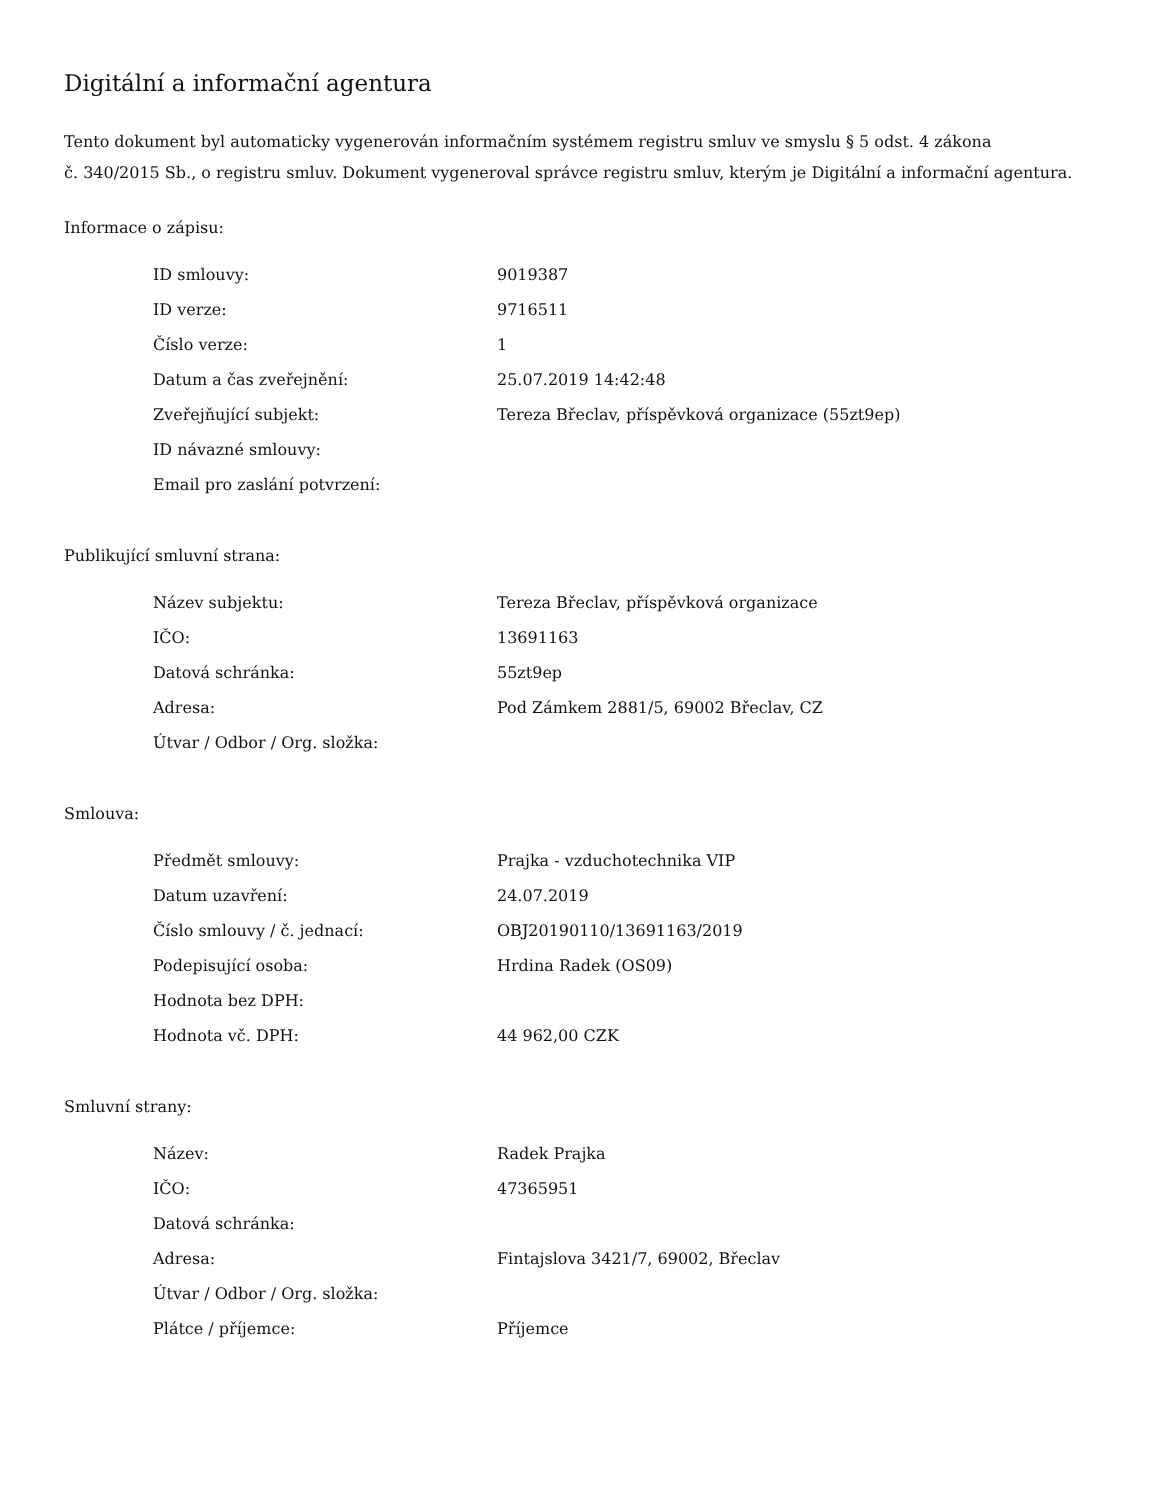Digitální a informační agentura
Tento dokument byl automaticky vygenerován informačním systémem registru smluv ve smyslu § 5 odst. 4 zákona
č. 340/2015 Sb., o registru smluv. Dokument vygeneroval správce registru smluv, kterým je Digitální a informační agentura.
Informace o zápisu:
| ID smlouvy: | 9019387 |
| ID verze: | 9716511 |
| Číslo verze: | 1 |
| Datum a čas zveřejnění: | 25.07.2019 14:42:48 |
| Zveřejňující subjekt: | Tereza Břeclav, příspěvková organizace (55zt9ep) |
| ID návazné smlouvy: | |
| Email pro zaslání potvrzení: | |
Publikující smluvní strana:
| Název subjektu: | Tereza Břeclav, příspěvková organizace |
| IČO: | 13691163 |
| Datová schránka: | 55zt9ep |
| Adresa: | Pod Zámkem 2881/5, 69002 Břeclav, CZ |
| Útvar / Odbor / Org. složka: | |
Smlouva:
| Předmět smlouvy: | Prajka - vzduchotechnika VIP |
| Datum uzavření: | 24.07.2019 |
| Číslo smlouvy / č. jednací: | OBJ20190110/13691163/2019 |
| Podepisující osoba: | Hrdina Radek (OS09) |
| Hodnota bez DPH: | |
| Hodnota vč. DPH: | 44 962,00 CZK |
Smluvní strany:
| Název: | Radek Prajka |
| IČO: | 47365951 |
| Datová schránka: | |
| Adresa: | Fintajslova 3421/7, 69002, Břeclav |
| Útvar / Odbor / Org. složka: | |
| Plátce / příjemce: | Příjemce |